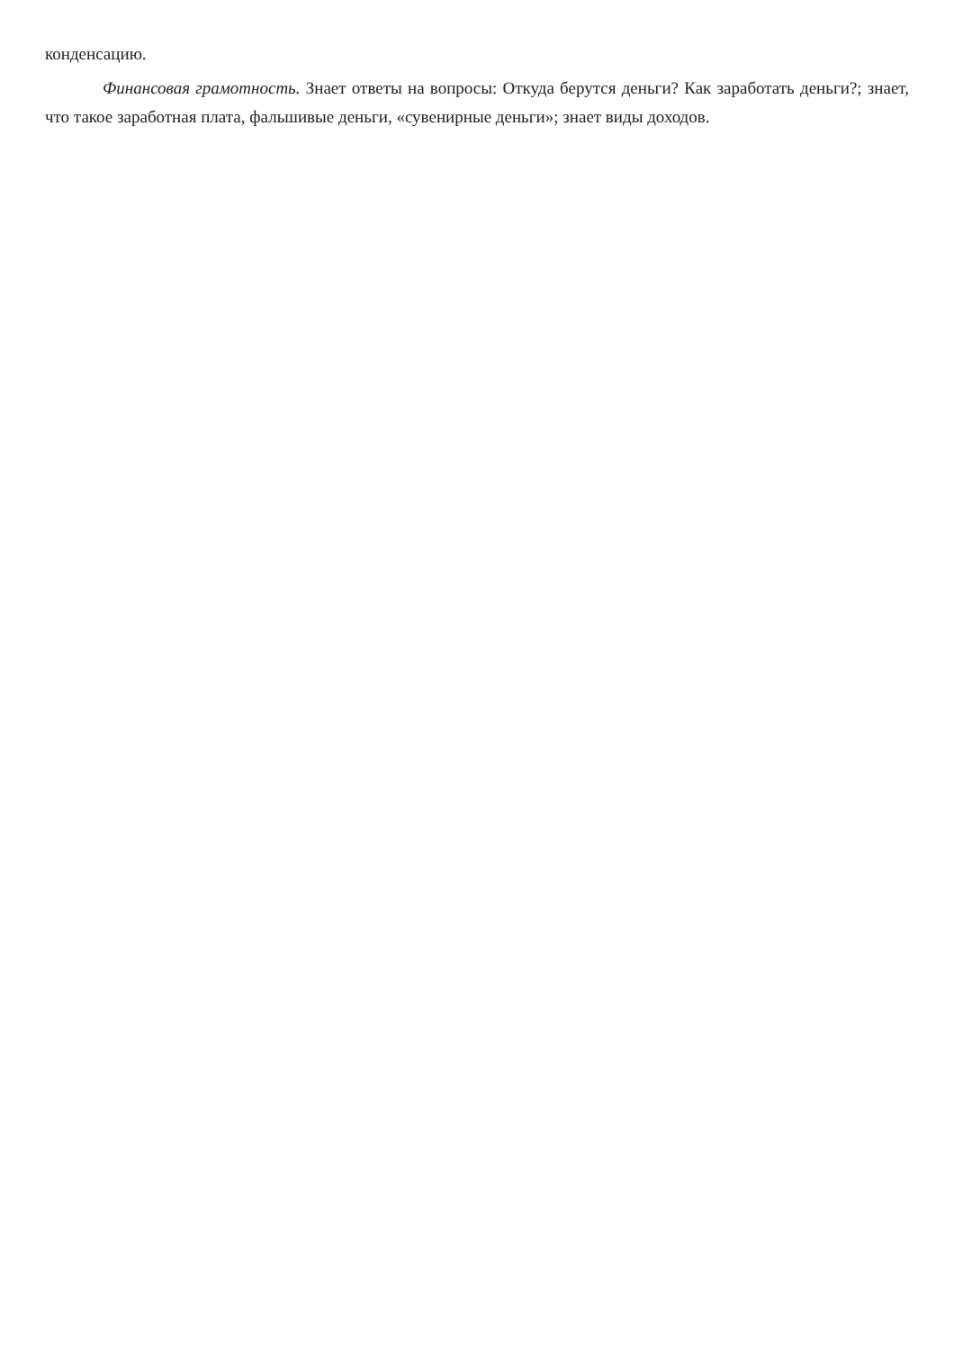конденсацию.
Финансовая грамотность. Знает ответы на вопросы: Откуда берутся деньги? Как заработать деньги?; знает, что такое заработная плата, фальшивые деньги, «сувенирные деньги»; знает виды доходов.